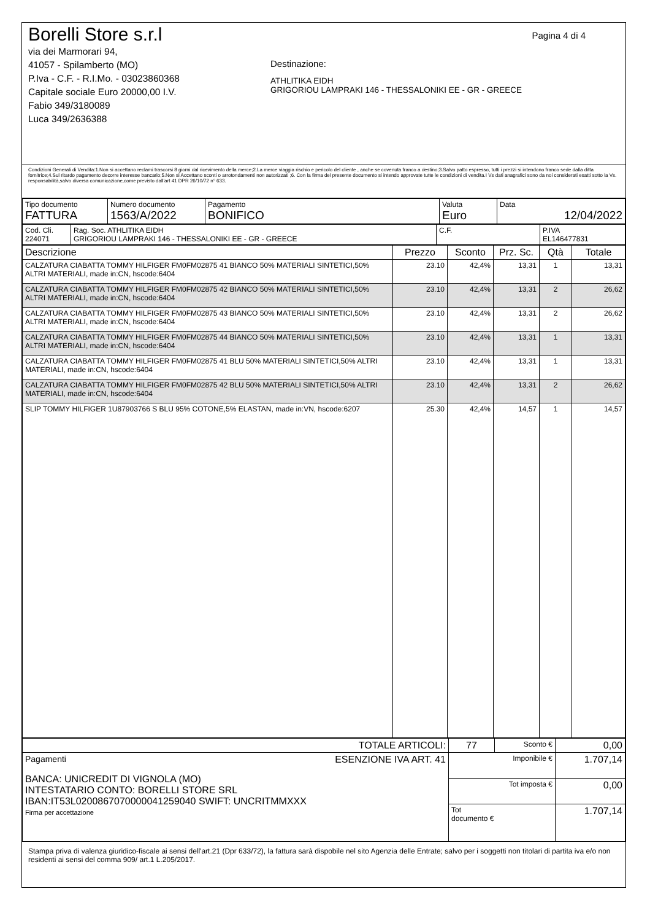Pagina 4 di 4
Borelli Store s.r.l
via dei Marmorari 94,
41057 - Spilamberto (MO)
P.Iva - C.F. - R.I.Mo. - 03023860368
Capitale sociale Euro 20000,00 I.V.
Fabio 349/3180089
Luca 349/2636388
Destinazione:
ATHLITIKA EIDH
GRIGORIOU LAMPRAKI 146 - THESSALONIKI EE - GR - GREECE
Condizioni Generali di Vendita:1.Non si accettano reclami trascorsi 8 giorni dal ricevimento della merce;2.La merce viaggia rischio e pericolo del cliente , anche se covenuta franco a destino;3.Salvo patto espresso, tutti i prezzi si intendono franco sede dalla ditta fornitrice;4.Sul ritardo pagamento decorre interesse bancario;5.Non si Accettano sconti o arrotondamenti non autorizzati ;6. Con la firma del presente documento si intendo approvate tutte le condizioni di vendita.I Vs dati anagrafici sono da noi considerati esatti sotto la Vs. responsabilità,salvo diversa comunicazione,come previsto dall'art 41 DPR 26/10/72 n° 633.
| Tipo documento FATTURA | Numero documento 1563/A/2022 | Pagamento BONIFICO | Valuta Euro | Data 12/04/2022 |
| Cod. Cli. 224071 | Rag. Soc. ATHLITIKA EIDH GRIGORIOU LAMPRAKI 146 - THESSALONIKI EE - GR - GREECE | C.F. | P.IVA EL146477831 |
| Descrizione | Prezzo | Sconto | Prz. Sc. | Qtà | Totale |
| --- | --- | --- | --- | --- | --- |
| CALZATURA CIABATTA TOMMY HILFIGER FM0FM02875 41 BIANCO 50% MATERIALI SINTETICI,50% ALTRI MATERIALI, made in:CN, hscode:6404 | 23.10 | 42,4% | 13,31 | 1 | 13,31 |
| CALZATURA CIABATTA TOMMY HILFIGER FM0FM02875 42 BIANCO 50% MATERIALI SINTETICI,50% ALTRI MATERIALI, made in:CN, hscode:6404 | 23.10 | 42,4% | 13,31 | 2 | 26,62 |
| CALZATURA CIABATTA TOMMY HILFIGER FM0FM02875 43 BIANCO 50% MATERIALI SINTETICI,50% ALTRI MATERIALI, made in:CN, hscode:6404 | 23.10 | 42,4% | 13,31 | 2 | 26,62 |
| CALZATURA CIABATTA TOMMY HILFIGER FM0FM02875 44 BIANCO 50% MATERIALI SINTETICI,50% ALTRI MATERIALI, made in:CN, hscode:6404 | 23.10 | 42,4% | 13,31 | 1 | 13,31 |
| CALZATURA CIABATTA TOMMY HILFIGER FM0FM02875 41 BLU 50% MATERIALI SINTETICI,50% ALTRI MATERIALI, made in:CN, hscode:6404 | 23.10 | 42,4% | 13,31 | 1 | 13,31 |
| CALZATURA CIABATTA TOMMY HILFIGER FM0FM02875 42 BLU 50% MATERIALI SINTETICI,50% ALTRI MATERIALI, made in:CN, hscode:6404 | 23.10 | 42,4% | 13,31 | 2 | 26,62 |
| SLIP TOMMY HILFIGER 1U87903766 S BLU 95% COTONE,5% ELASTAN, made in:VN, hscode:6207 | 25.30 | 42,4% | 14,57 | 1 | 14,57 |
| TOTALE ARTICOLI: | 77 | Sconto € | 0,00 |
| Pagamenti ESENZIONE IVA ART. 41 BANCA: UNICREDIT DI VIGNOLA (MO) INTESTATARIO CONTO: BORELLI STORE SRL IBAN:IT53L0200867070000041259040 SWIFT: UNCRITMMXXX Firma per accettazione | Imponibile € | | 1.707,14 |
| | Tot imposta € | | 0,00 |
| | Tot documento € | | 1.707,14 |
Stampa priva di valenza giuridico-fiscale ai sensi dell'art.21 (Dpr 633/72), la fattura sarà dispobile nel sito Agenzia delle Entrate; salvo per i soggetti non titolari di partita iva e/o non residenti ai sensi del comma 909/ art.1 L.205/2017.